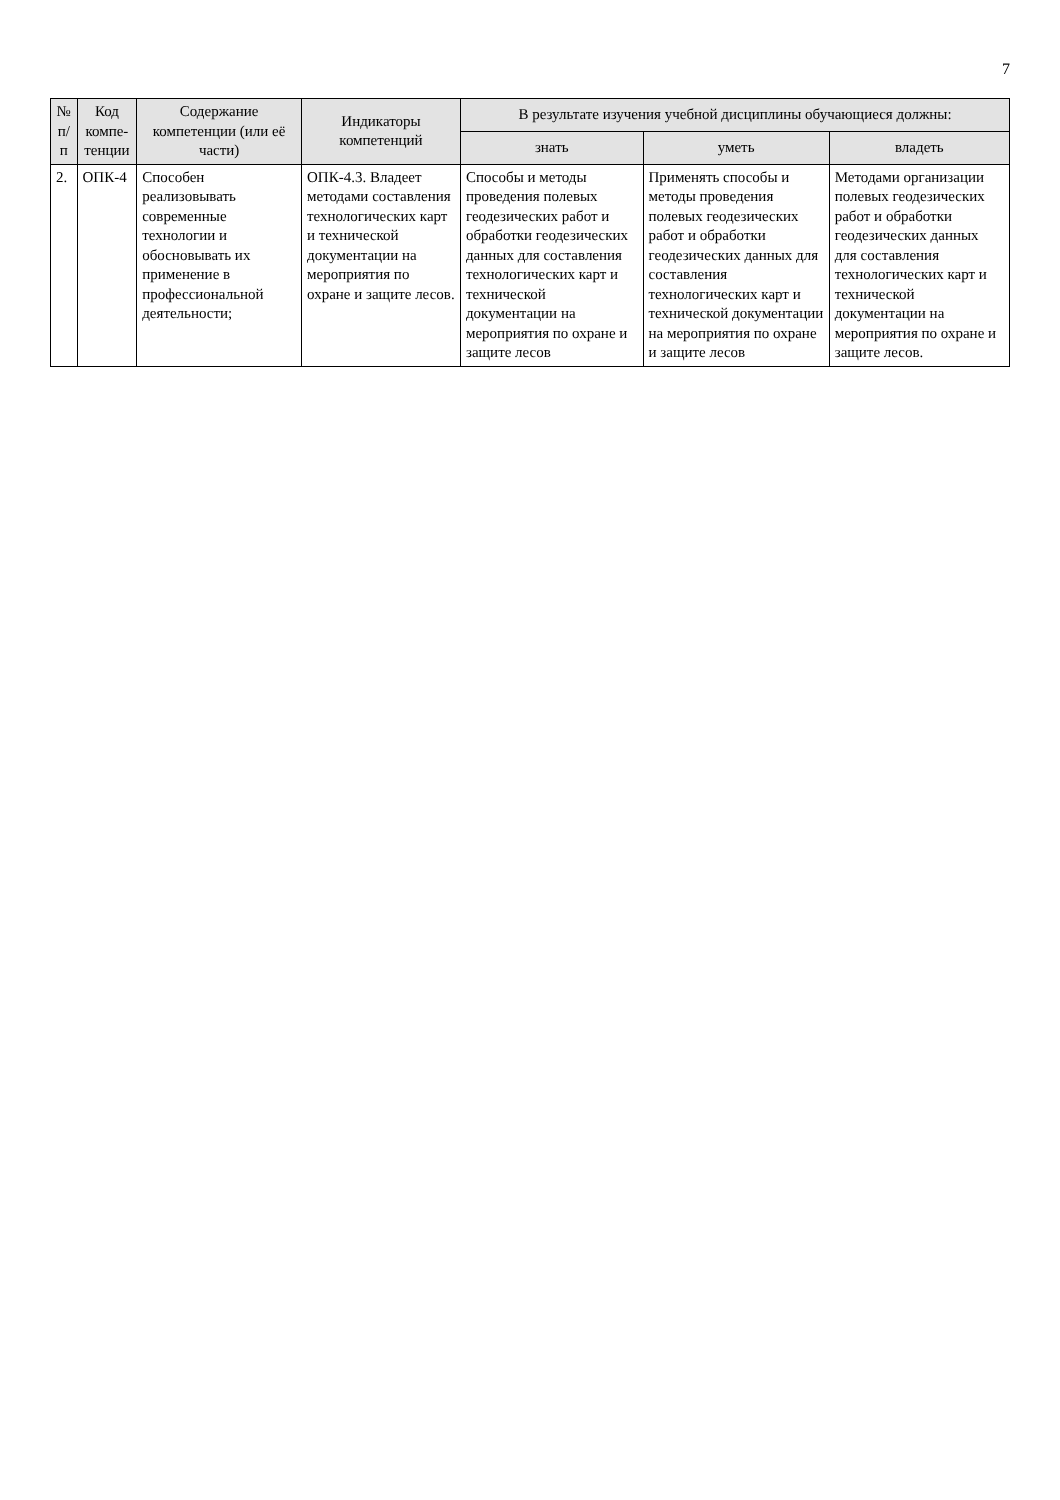7
| № п/п | Код компе­тенции | Содержание компетенции (или её части) | Индикаторы компетенций | В результате изучения учебной дисциплины обучающиеся должны: | | |
| --- | --- | --- | --- | --- | --- | --- |
| | | | | знать | уметь | владеть |
| 2. | ОПК-4 | Способен реализовывать современные технологии и обосновывать их применение в профессиональной деятельности; | ОПК-4.3. Владеет методами составления технологических карт и технической документации на мероприятия по охране и защите лесов. | Способы и методы проведения полевых геодезических работ и обработки геодезических данных для составления технологических карт и технической документации на мероприятия по охране и защите лесов | Применять способы и методы проведения полевых геодезических работ и обработки геодезических данных для составления технологических карт и технической документации на мероприятия по охране и защите лесов | Методами организации полевых геодезических работ и обработки геодезических данных для составления технологических карт и технической документации на мероприятия по охране и защите лесов. |